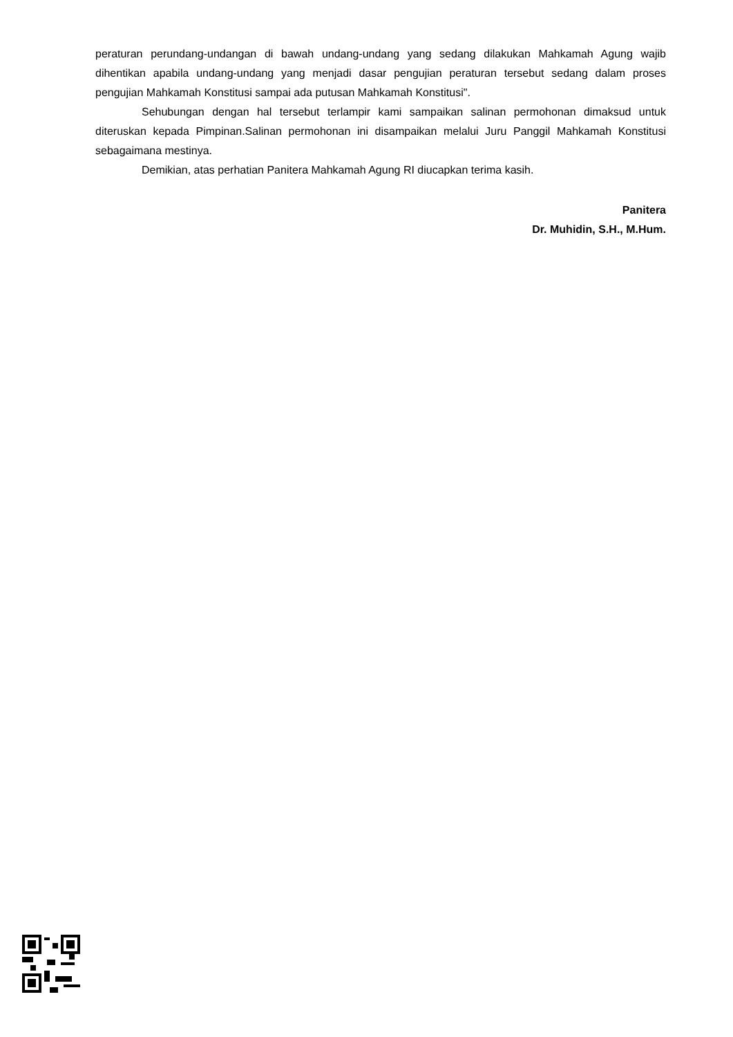peraturan perundang-undangan di bawah undang-undang yang sedang dilakukan Mahkamah Agung wajib dihentikan apabila undang-undang yang menjadi dasar pengujian peraturan tersebut sedang dalam proses pengujian Mahkamah Konstitusi sampai ada putusan Mahkamah Konstitusi".
Sehubungan dengan hal tersebut terlampir kami sampaikan salinan permohonan dimaksud untuk diteruskan kepada Pimpinan.Salinan permohonan ini disampaikan melalui Juru Panggil Mahkamah Konstitusi sebagaimana mestinya.
Demikian, atas perhatian Panitera Mahkamah Agung RI diucapkan terima kasih.
Panitera
Dr. Muhidin, S.H., M.Hum.